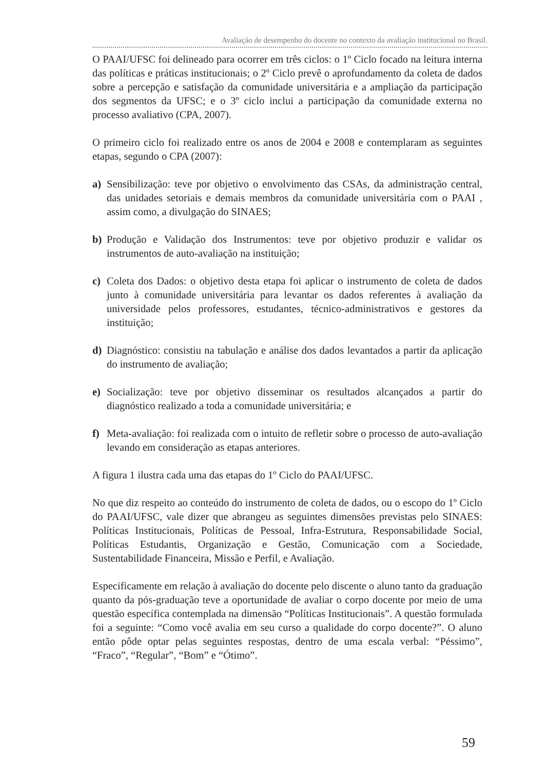Avaliação de desempenho do docente no contexto da avaliação institucional no Brasil.
O PAAI/UFSC foi delineado para ocorrer em três ciclos: o 1º Ciclo focado na leitura interna das políticas e práticas institucionais; o 2º Ciclo prevê o aprofundamento da coleta de dados sobre a percepção e satisfação da comunidade universitária e a ampliação da participação dos segmentos da UFSC; e o 3º ciclo inclui a participação da comunidade externa no processo avaliativo (CPA, 2007).
O primeiro ciclo foi realizado entre os anos de 2004 e 2008 e contemplaram as seguintes etapas, segundo o CPA (2007):
a) Sensibilização: teve por objetivo o envolvimento das CSAs, da administração central, das unidades setoriais e demais membros da comunidade universitária com o PAAI , assim como, a divulgação do SINAES;
b) Produção e Validação dos Instrumentos: teve por objetivo produzir e validar os instrumentos de auto-avaliação na instituição;
c) Coleta dos Dados: o objetivo desta etapa foi aplicar o instrumento de coleta de dados junto à comunidade universitária para levantar os dados referentes à avaliação da universidade pelos professores, estudantes, técnico-administrativos e gestores da instituição;
d) Diagnóstico: consistiu na tabulação e análise dos dados levantados a partir da aplicação do instrumento de avaliação;
e) Socialização: teve por objetivo disseminar os resultados alcançados a partir do diagnóstico realizado a toda a comunidade universitária; e
f) Meta-avaliação: foi realizada com o intuito de refletir sobre o processo de auto-avaliação levando em consideração as etapas anteriores.
A figura 1 ilustra cada uma das etapas do 1º Ciclo do PAAI/UFSC.
No que diz respeito ao conteúdo do instrumento de coleta de dados, ou o escopo do 1º Ciclo do PAAI/UFSC, vale dizer que abrangeu as seguintes dimensões previstas pelo SINAES: Políticas Institucionais, Políticas de Pessoal, Infra-Estrutura, Responsabilidade Social, Políticas Estudantis, Organização e Gestão, Comunicação com a Sociedade, Sustentabilidade Financeira, Missão e Perfil, e Avaliação.
Especificamente em relação à avaliação do docente pelo discente o aluno tanto da graduação quanto da pós-graduação teve a oportunidade de avaliar o corpo docente por meio de uma questão específica contemplada na dimensão “Políticas Institucionais”. A questão formulada foi a seguinte: “Como você avalia em seu curso a qualidade do corpo docente?”. O aluno então pôde optar pelas seguintes respostas, dentro de uma escala verbal: “Péssimo”, “Fraco”, “Regular”, “Bom” e “Ótimo”.
59